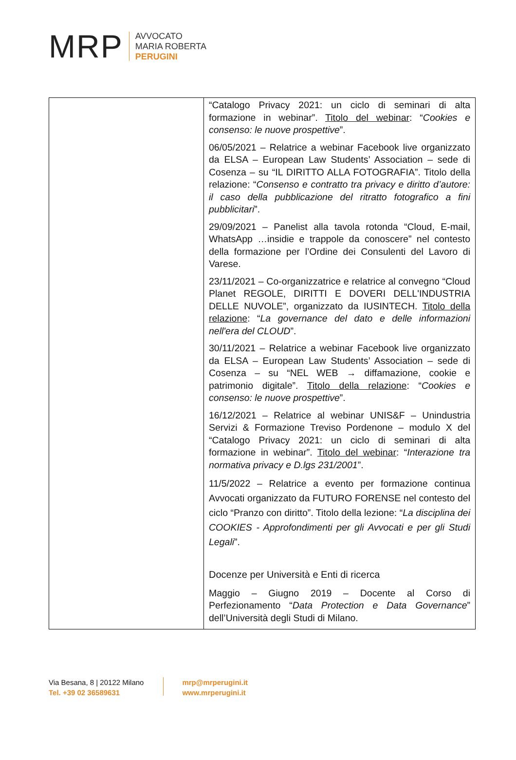MRP
AVVOCATO
MARIA ROBERTA
PERUGINI
| | “Catalogo Privacy 2021: un ciclo di seminari di alta formazione in webinar”. Titolo del webinar : “ Cookies e consenso: le nuove prospettive ”. 06/05/2021 – Relatrice a webinar Facebook live organizzato da ELSA – European Law Students’ Association – sede di Cosenza – su “IL DIRITTO ALLA FOTOGRAFIA”. Titolo della relazione: “ Consenso e contratto tra privacy e diritto d’autore: il caso della pubblicazione del ritratto fotografico a fini pubblicitari ”. 29/09/2021 – Panelist alla tavola rotonda “Cloud, E-mail, WhatsApp …insidie e trappole da conoscere” nel contesto della formazione per l’Ordine dei Consulenti del Lavoro di Varese. 23/11/2021 – Co-organizzatrice e relatrice al convegno “Cloud Planet REGOLE, DIRITTI E DOVERI DELL'INDUSTRIA DELLE NUVOLE”, organizzato da IUSINTECH. Titolo della relazione : “ La governance del dato e delle informazioni nell'era del CLOUD ”. 30/11/2021 – Relatrice a webinar Facebook live organizzato da ELSA – European Law Students’ Association – sede di Cosenza – su “NEL WEB → diffamazione, cookie e patrimonio digitale”. Titolo della relazione : “ Cookies e consenso: le nuove prospettive ”. 16/12/2021 – Relatrice al webinar UNIS&F – Unindustria Servizi & Formazione Treviso Pordenone – modulo X del “Catalogo Privacy 2021: un ciclo di seminari di alta formazione in webinar”. Titolo del webinar : “ Interazione tra normativa privacy e D.lgs 231/2001 ”. 11/5/2022 – Relatrice a evento per formazione continua Avvocati organizzato da FUTURO FORENSE nel contesto del ciclo “Pranzo con diritto”. Titolo della lezione: “ La disciplina dei COOKIES - Approfondimenti per gli Avvocati e per gli Studi Legali ”. Docenze per Università e Enti di ricerca Maggio – Giugno 2019 – Docente al Corso di Perfezionamento “ Data Protection e Data Governance ” dell’Università degli Studi di Milano. |
Via Besana, 8 | 20122 Milano
Tel. +39 02 36589631
mrp@mrperugini.it
www.mrperugini.it